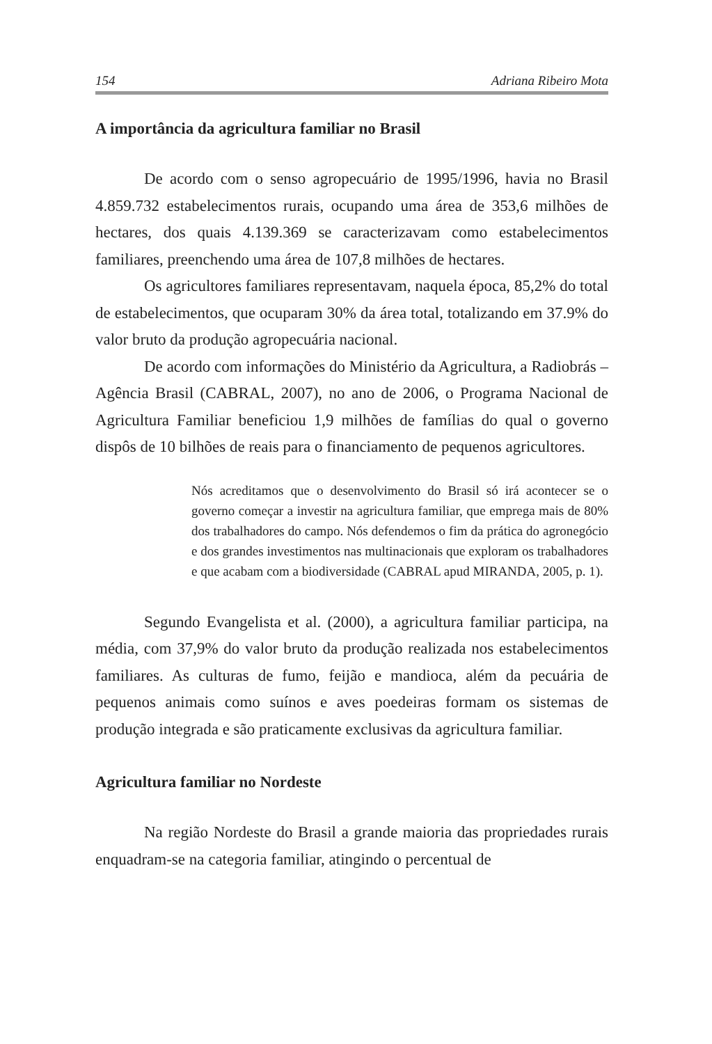154 Adriana Ribeiro Mota
A importância da agricultura familiar no Brasil
De acordo com o senso agropecuário de 1995/1996, havia no Brasil 4.859.732 estabelecimentos rurais, ocupando uma área de 353,6 milhões de hectares, dos quais 4.139.369 se caracterizavam como estabelecimentos familiares, preenchendo uma área de 107,8 milhões de hectares.
Os agricultores familiares representavam, naquela época, 85,2% do total de estabelecimentos, que ocuparam 30% da área total, totalizando em 37.9% do valor bruto da produção agropecuária nacional.
De acordo com informações do Ministério da Agricultura, a Radiobrás – Agência Brasil (CABRAL, 2007), no ano de 2006, o Programa Nacional de Agricultura Familiar beneficiou 1,9 milhões de famílias do qual o governo dispôs de 10 bilhões de reais para o financiamento de pequenos agricultores.
Nós acreditamos que o desenvolvimento do Brasil só irá acontecer se o governo começar a investir na agricultura familiar, que emprega mais de 80% dos trabalhadores do campo. Nós defendemos o fim da prática do agronegócio e dos grandes investimentos nas multinacionais que exploram os trabalhadores e que acabam com a biodiversidade (CABRAL apud MIRANDA, 2005, p. 1).
Segundo Evangelista et al. (2000), a agricultura familiar participa, na média, com 37,9% do valor bruto da produção realizada nos estabelecimentos familiares. As culturas de fumo, feijão e mandioca, além da pecuária de pequenos animais como suínos e aves poedeiras formam os sistemas de produção integrada e são praticamente exclusivas da agricultura familiar.
Agricultura familiar no Nordeste
Na região Nordeste do Brasil a grande maioria das propriedades rurais enquadram-se na categoria familiar, atingindo o percentual de